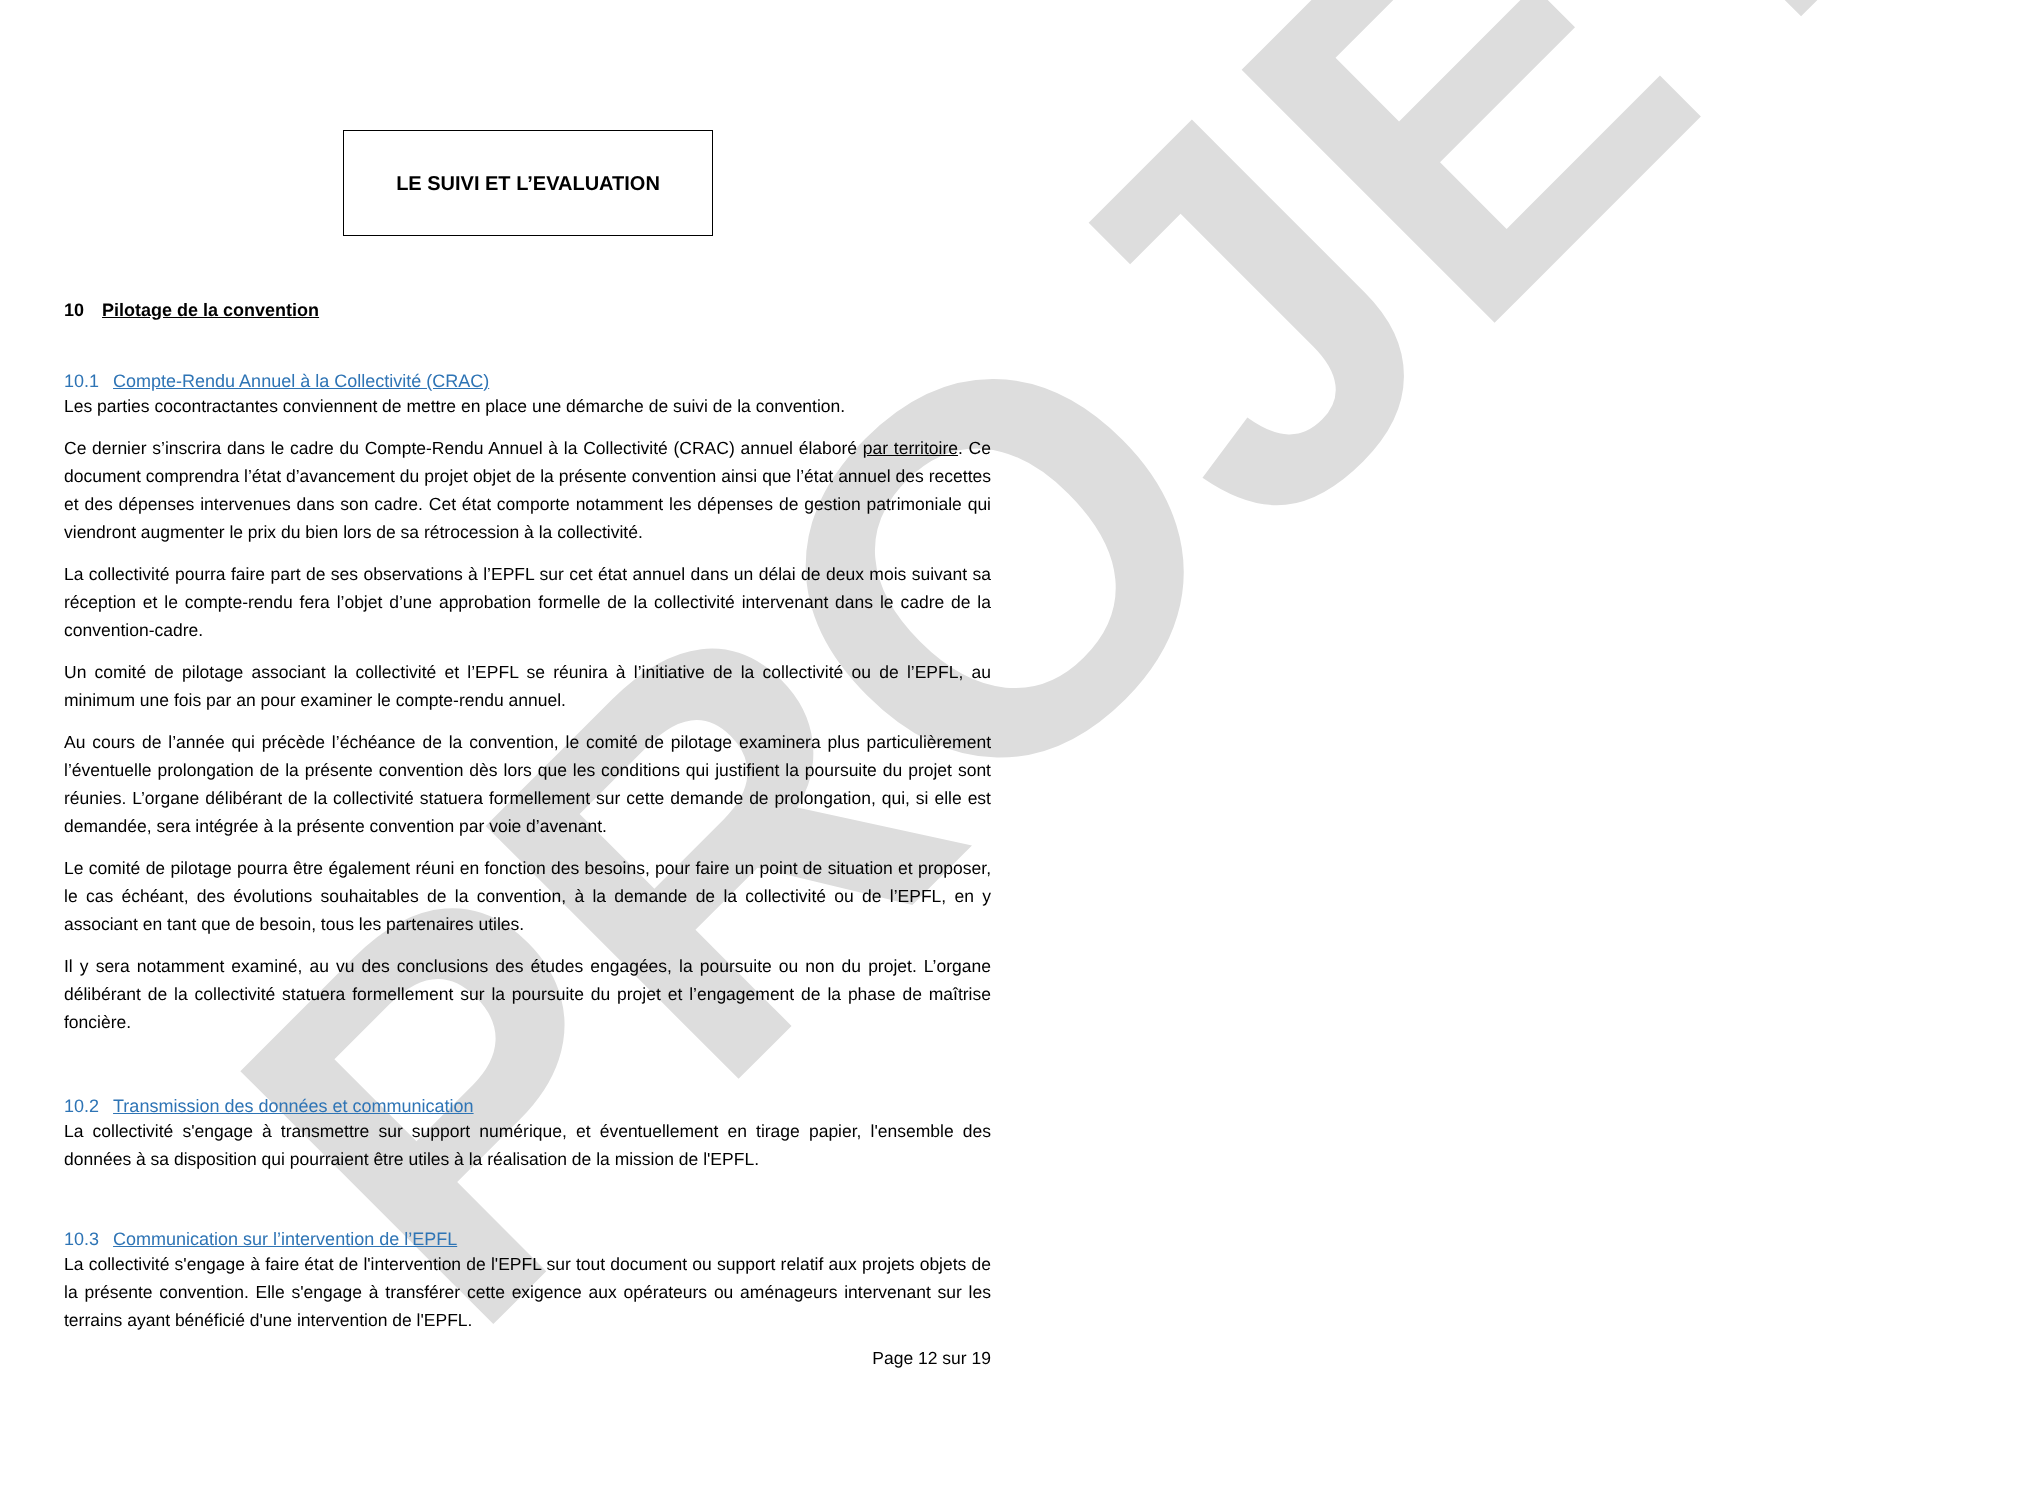PROJET
LE SUIVI ET L’EVALUATION
10 Pilotage de la convention
10.1 Compte-Rendu Annuel à la Collectivité (CRAC)
Les parties cocontractantes conviennent de mettre en place une démarche de suivi de la convention.
Ce dernier s’inscrira dans le cadre du Compte-Rendu Annuel à la Collectivité (CRAC) annuel élaboré par territoire. Ce document comprendra l’état d’avancement du projet objet de la présente convention ainsi que l’état annuel des recettes et des dépenses intervenues dans son cadre. Cet état comporte notamment les dépenses de gestion patrimoniale qui viendront augmenter le prix du bien lors de sa rétrocession à la collectivité.
La collectivité pourra faire part de ses observations à l’EPFL sur cet état annuel dans un délai de deux mois suivant sa réception et le compte-rendu fera l’objet d’une approbation formelle de la collectivité intervenant dans le cadre de la convention-cadre.
Un comité de pilotage associant la collectivité et l’EPFL se réunira à l’initiative de la collectivité ou de l’EPFL, au minimum une fois par an pour examiner le compte-rendu annuel.
Au cours de l’année qui précède l’échéance de la convention, le comité de pilotage examinera plus particulièrement l’éventuelle prolongation de la présente convention dès lors que les conditions qui justifient la poursuite du projet sont réunies. L’organe délibérant de la collectivité statuera formellement sur cette demande de prolongation, qui, si elle est demandée, sera intégrée à la présente convention par voie d’avenant.
Le comité de pilotage pourra être également réuni en fonction des besoins, pour faire un point de situation et proposer, le cas échéant, des évolutions souhaitables de la convention, à la demande de la collectivité ou de l’EPFL, en y associant en tant que de besoin, tous les partenaires utiles.
Il y sera notamment examiné, au vu des conclusions des études engagées, la poursuite ou non du projet. L’organe délibérant de la collectivité statuera formellement sur la poursuite du projet et l’engagement de la phase de maîtrise foncière.
10.2 Transmission des données et communication
La collectivité s'engage à transmettre sur support numérique, et éventuellement en tirage papier, l'ensemble des données à sa disposition qui pourraient être utiles à la réalisation de la mission de l'EPFL.
10.3 Communication sur l’intervention de l’EPFL
La collectivité s'engage à faire état de l'intervention de l'EPFL sur tout document ou support relatif aux projets objets de la présente convention. Elle s'engage à transférer cette exigence aux opérateurs ou aménageurs intervenant sur les terrains ayant bénéficié d'une intervention de l'EPFL.
Page 12 sur 19